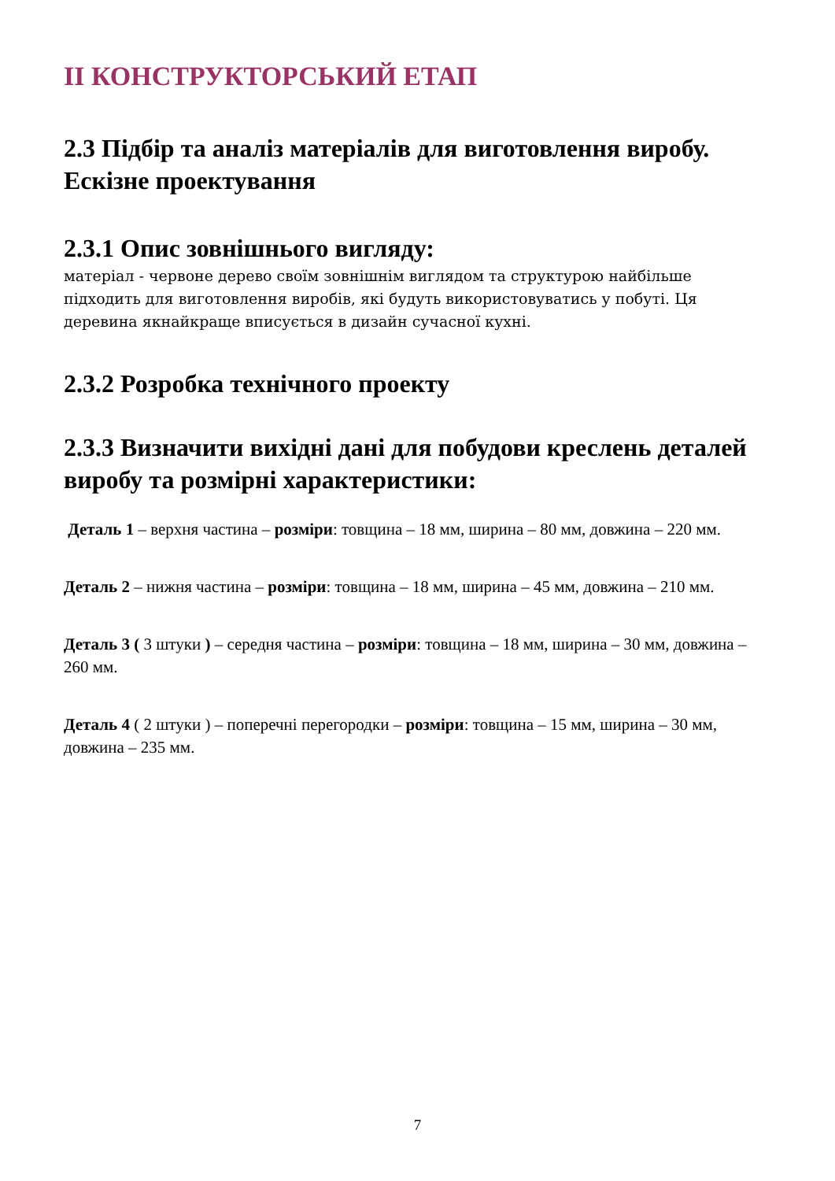ІІ КОНСТРУКТОРСЬКИЙ ЕТАП
2.3 Підбір та аналіз матеріалів для виготовлення виробу. Ескізне проектування
2.3.1 Опис зовнішнього вигляду:
матеріал - червоне дерево своїм зовнішнім виглядом та структурою найбільше підходить для виготовлення виробів, які будуть використовуватись у побуті. Ця деревина якнайкраще вписується в дизайн сучасної кухні.
2.3.2 Розробка технічного проекту
2.3.3 Визначити вихідні дані для побудови креслень деталей виробу та розмірні характеристики:
Деталь 1 – верхня частина – розміри: товщина – 18 мм, ширина – 80 мм, довжина – 220 мм.
Деталь 2 – нижня частина – розміри: товщина – 18 мм, ширина – 45 мм, довжина – 210 мм.
Деталь 3 ( 3 штуки ) – середня частина – розміри: товщина – 18 мм, ширина – 30 мм, довжина – 260 мм.
Деталь 4 ( 2 штуки ) – поперечні перегородки – розміри: товщина – 15 мм, ширина – 30 мм, довжина – 235 мм.
7